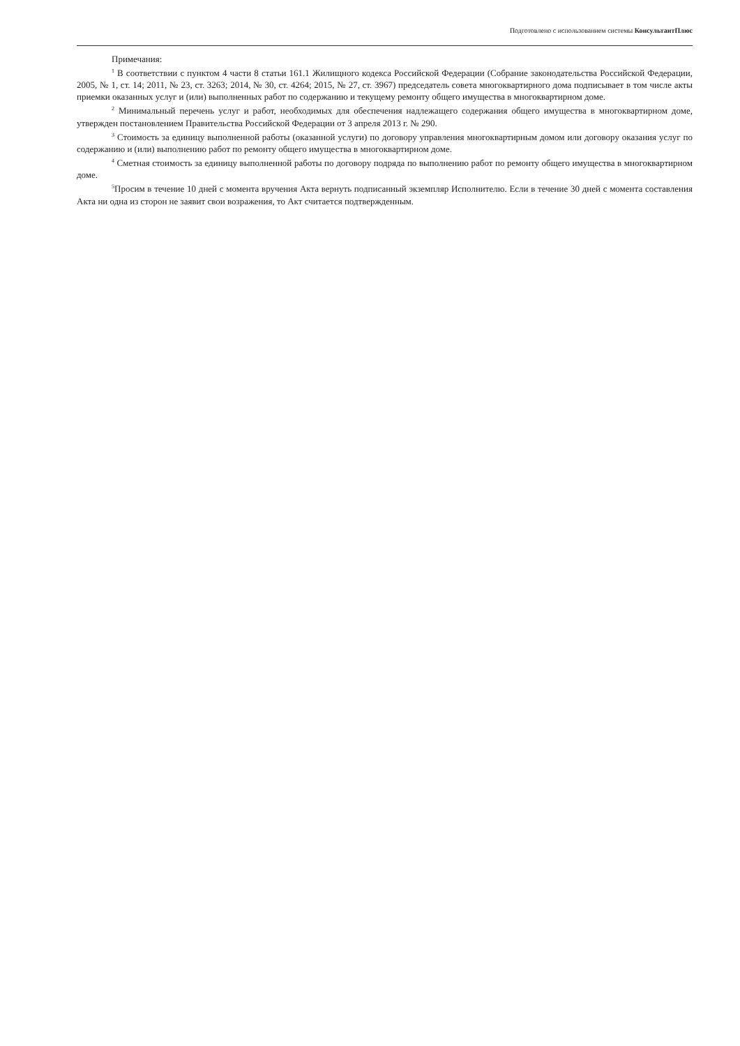Подготовлено с использованием системы КонсультантПлюс
Примечания:
<sup>1</sup> В соответствии с пунктом 4 части 8 статьи 161.1 Жилищного кодекса Российской Федерации (Собрание законодательства Российской Федерации, 2005, № 1, ст. 14; 2011, № 23, ст. 3263; 2014, № 30, ст. 4264; 2015, № 27, ст. 3967) председатель совета многоквартирного дома подписывает в том числе акты приемки оказанных услуг и (или) выполненных работ по содержанию и текущему ремонту общего имущества в многоквартирном доме.
<sup>2</sup> Минимальный перечень услуг и работ, необходимых для обеспечения надлежащего содержания общего имущества в многоквартирном доме, утвержден постановлением Правительства Российской Федерации от 3 апреля 2013 г. № 290.
<sup>3</sup> Стоимость за единицу выполненной работы (оказанной услуги) по договору управления многоквартирным домом или договору оказания услуг по содержанию и (или) выполнению работ по ремонту общего имущества в многоквартирном доме.
<sup>4</sup> Сметная стоимость за единицу выполненной работы по договору подряда по выполнению работ по ремонту общего имущества в многоквартирном доме.
<sup>5</sup> Просим в течение 10 дней с момента вручения Акта вернуть подписанный экземпляр Исполнителю. Если в течение 30 дней с момента составления Акта ни одна из сторон не заявит свои возражения, то Акт считается подтвержденным.